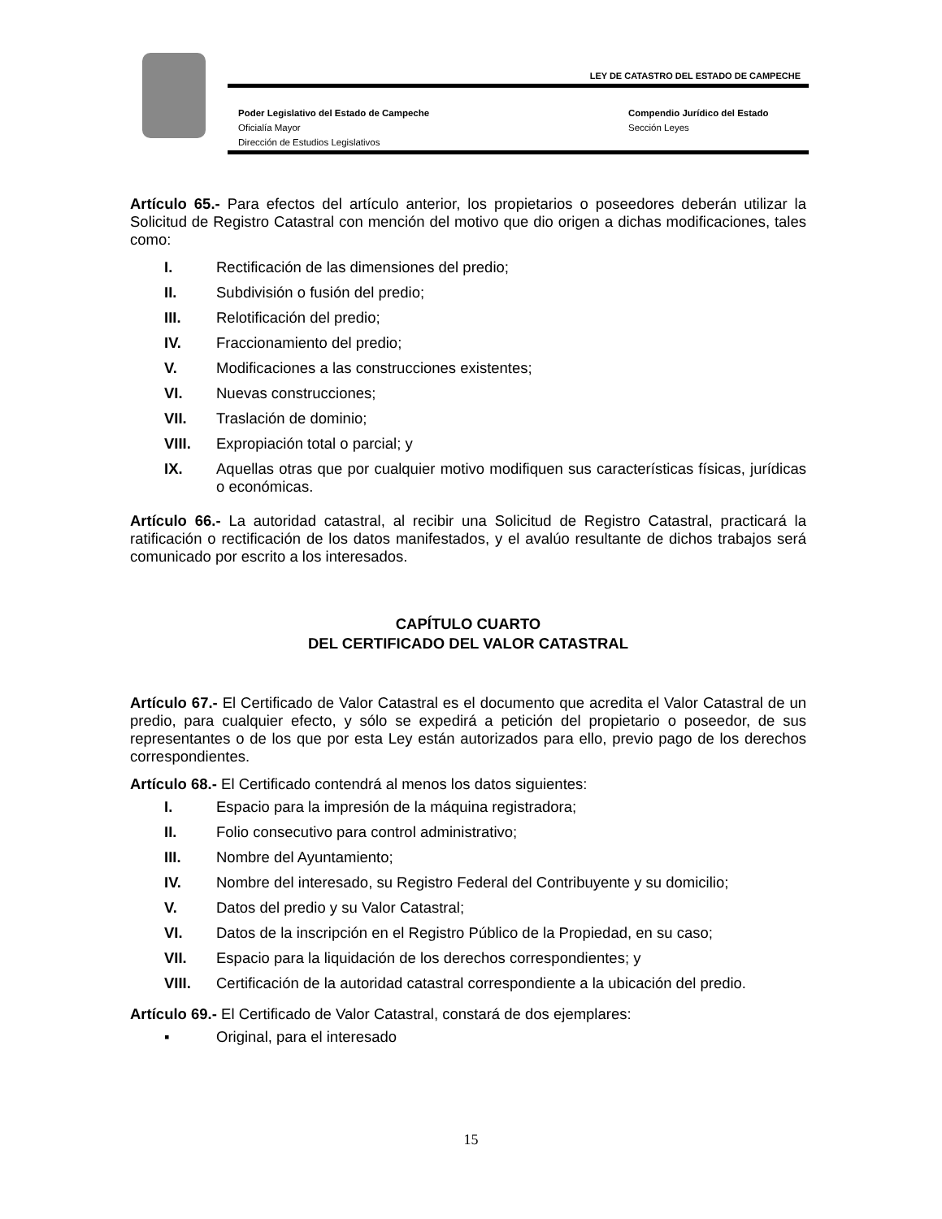LEY DE CATASTRO DEL ESTADO DE CAMPECHE
Poder Legislativo del Estado de Campeche
Oficialía Mayor
Dirección de Estudios Legislativos
Compendio Jurídico del Estado
Sección Leyes
Artículo 65.- Para efectos del artículo anterior, los propietarios o poseedores deberán utilizar la Solicitud de Registro Catastral con mención del motivo que dio origen a dichas modificaciones, tales como:
I. Rectificación de las dimensiones del predio;
II. Subdivisión o fusión del predio;
III. Relotificación del predio;
IV. Fraccionamiento del predio;
V. Modificaciones a las construcciones existentes;
VI. Nuevas construcciones;
VII. Traslación de dominio;
VIII. Expropiación total o parcial; y
IX. Aquellas otras que por cualquier motivo modifiquen sus características físicas, jurídicas o económicas.
Artículo 66.- La autoridad catastral, al recibir una Solicitud de Registro Catastral, practicará la ratificación o rectificación de los datos manifestados, y el avalúo resultante de dichos trabajos será comunicado por escrito a los interesados.
CAPÍTULO CUARTO
DEL CERTIFICADO DEL VALOR CATASTRAL
Artículo 67.- El Certificado de Valor Catastral es el documento que acredita el Valor Catastral de un predio, para cualquier efecto, y sólo se expedirá a petición del propietario o poseedor, de sus representantes o de los que por esta Ley están autorizados para ello, previo pago de los derechos correspondientes.
Artículo 68.- El Certificado contendrá al menos los datos siguientes:
I. Espacio para la impresión de la máquina registradora;
II. Folio consecutivo para control administrativo;
III. Nombre del Ayuntamiento;
IV. Nombre del interesado, su Registro Federal del Contribuyente y su domicilio;
V. Datos del predio y su Valor Catastral;
VI. Datos de la inscripción en el Registro Público de la Propiedad, en su caso;
VII. Espacio para la liquidación de los derechos correspondientes; y
VIII. Certificación de la autoridad catastral correspondiente a la ubicación del predio.
Artículo 69.- El Certificado de Valor Catastral, constará de dos ejemplares:
▪ Original, para el interesado
15